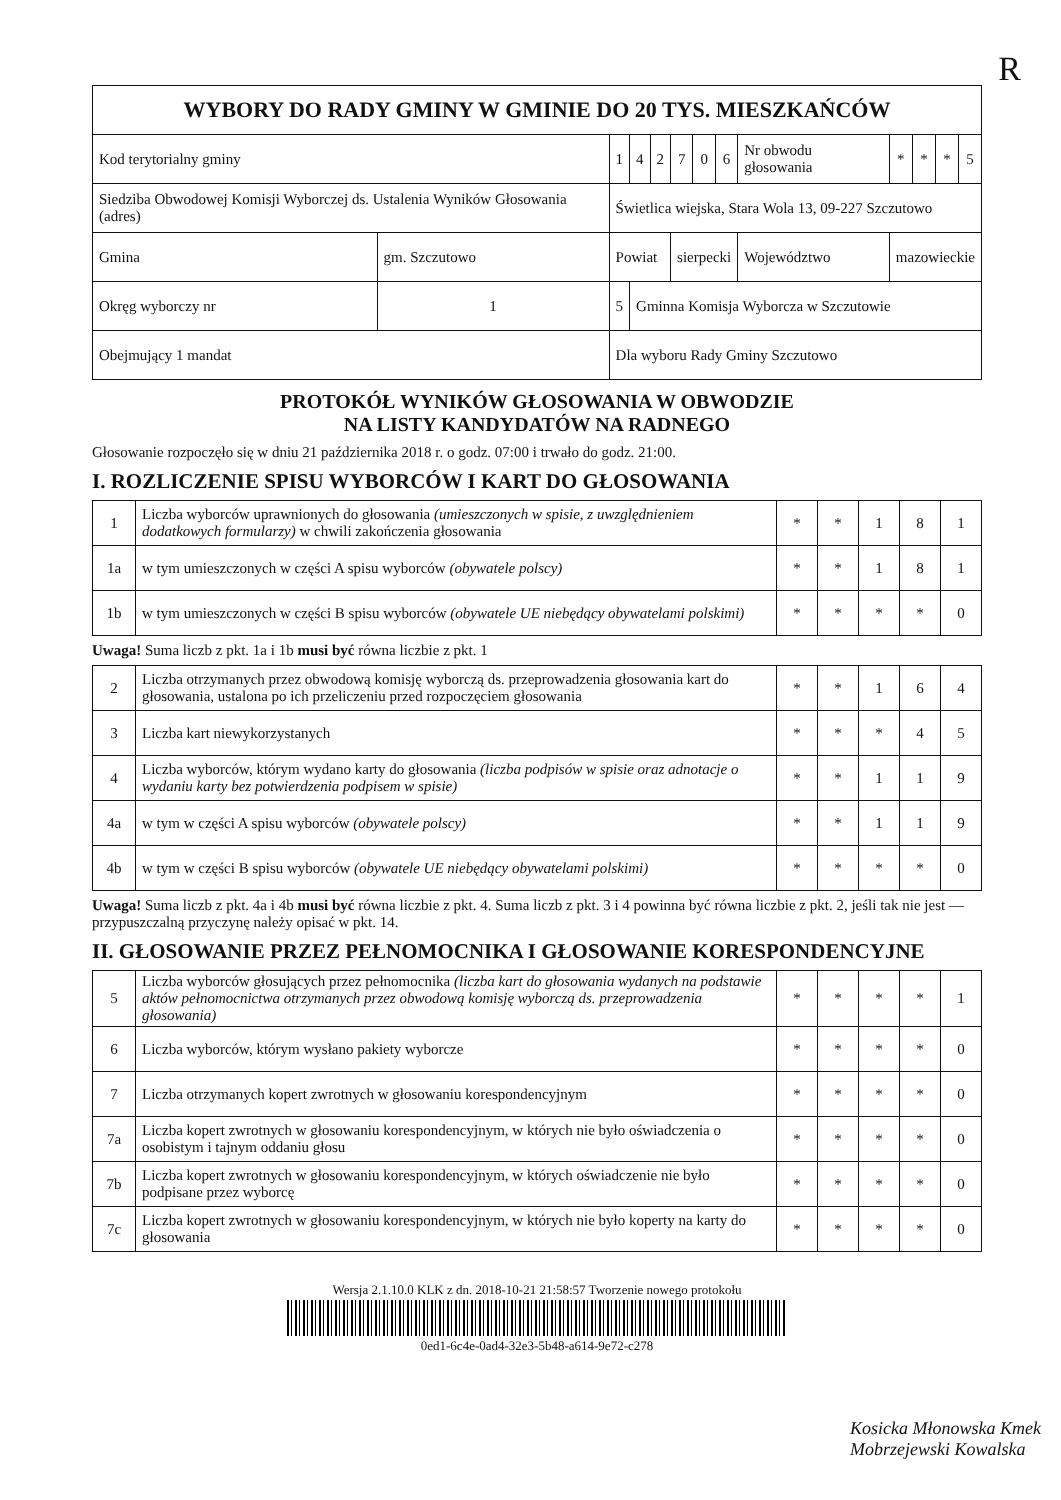R
| WYBORY DO RADY GMINY W GMINIE DO 20 TYS. MIESZKAŃCÓW | | | | | | | | | | | | | | |
| Kod terytorialny gminy | | | 1 | 4 | 2 | 7 | 0 | 6 | Nr obwodu głosowania | | * | * | * | 5 |
| Siedziba Obwodowej Komisji Wyborczej ds. Ustalenia Wyników Głosowania (adres) | | | Świetlica wiejska, Stara Wola 13, 09-227 Szczutowo | | | | | | | | | | | |
| Gmina | gm. Szczutowo | | Powiat | | | sierpecki | | | | Województwo | mazowieckie | | | |
| Okręg wyborczy nr | | 1 | 5 | Gminna Komisja Wyborcza w Szczutowie | | | | | | | | | | |
| Obejmujący 1 mandat | | | Dla wyboru Rady Gminy Szczutowo | | | | | | | | | | | |
PROTOKÓŁ WYNIKÓW GŁOSOWANIA W OBWODZIE
NA LISTY KANDYDATÓW NA RADNEGO
Głosowanie rozpoczęło się w dniu 21 października 2018 r. o godz. 07:00 i trwało do godz. 21:00.
I. ROZLICZENIE SPISU WYBORCÓW I KART DO GŁOSOWANIA
| 1 | Liczba wyborców uprawnionych do głosowania (umieszczonych w spisie, z uwzględnieniem dodatkowych formularzy) w chwili zakończenia głosowania | * | * | 1 | 8 | 1 |
| 1a | w tym umieszczonych w części A spisu wyborców (obywatele polscy) | * | * | 1 | 8 | 1 |
| 1b | w tym umieszczonych w części B spisu wyborców (obywatele UE niebędący obywatelami polskimi) | * | * | * | * | 0 |
Uwaga! Suma liczb z pkt. 1a i 1b musi być równa liczbie z pkt. 1
| 2 | Liczba otrzymanych przez obwodową komisję wyborczą ds. przeprowadzenia głosowania kart do głosowania, ustalona po ich przeliczeniu przed rozpoczęciem głosowania | * | * | 1 | 6 | 4 |
| 3 | Liczba kart niewykorzystanych | * | * | * | 4 | 5 |
| 4 | Liczba wyborców, którym wydano karty do głosowania (liczba podpisów w spisie oraz adnotacje o wydaniu karty bez potwierdzenia podpisem w spisie) | * | * | 1 | 1 | 9 |
| 4a | w tym w części A spisu wyborców (obywatele polscy) | * | * | 1 | 1 | 9 |
| 4b | w tym w części B spisu wyborców (obywatele UE niebędący obywatelami polskimi) | * | * | * | * | 0 |
Uwaga! Suma liczb z pkt. 4a i 4b musi być równa liczbie z pkt. 4. Suma liczb z pkt. 3 i 4 powinna być równa liczbie z pkt. 2, jeśli tak nie jest — przypuszczalną przyczynę należy opisać w pkt. 14.
II. GŁOSOWANIE PRZEZ PEŁNOMOCNIKA I GŁOSOWANIE KORESPONDENCYJNE
| 5 | Liczba wyborców głosujących przez pełnomocnika (liczba kart do głosowania wydanych na podstawie aktów pełnomocnictwa otrzymanych przez obwodową komisję wyborczą ds. przeprowadzenia głosowania) | * | * | * | * | 1 |
| 6 | Liczba wyborców, którym wysłano pakiety wyborcze | * | * | * | * | 0 |
| 7 | Liczba otrzymanych kopert zwrotnych w głosowaniu korespondencyjnym | * | * | * | * | 0 |
| 7a | Liczba kopert zwrotnych w głosowaniu korespondencyjnym, w których nie było oświadczenia o osobistym i tajnym oddaniu głosu | * | * | * | * | 0 |
| 7b | Liczba kopert zwrotnych w głosowaniu korespondencyjnym, w których oświadczenie nie było podpisane przez wyborcę | * | * | * | * | 0 |
| 7c | Liczba kopert zwrotnych w głosowaniu korespondencyjnym, w których nie było koperty na karty do głosowania | * | * | * | * | 0 |
Wersja 2.1.10.0 KLK z dn. 2018-10-21 21:58:57 Tworzenie nowego protokołu
0ed1-6c4e-0ad4-32e3-5b48-a614-9e72-c278
Kosicka Młonowska Kmek
Mobrzejewski Kowalska